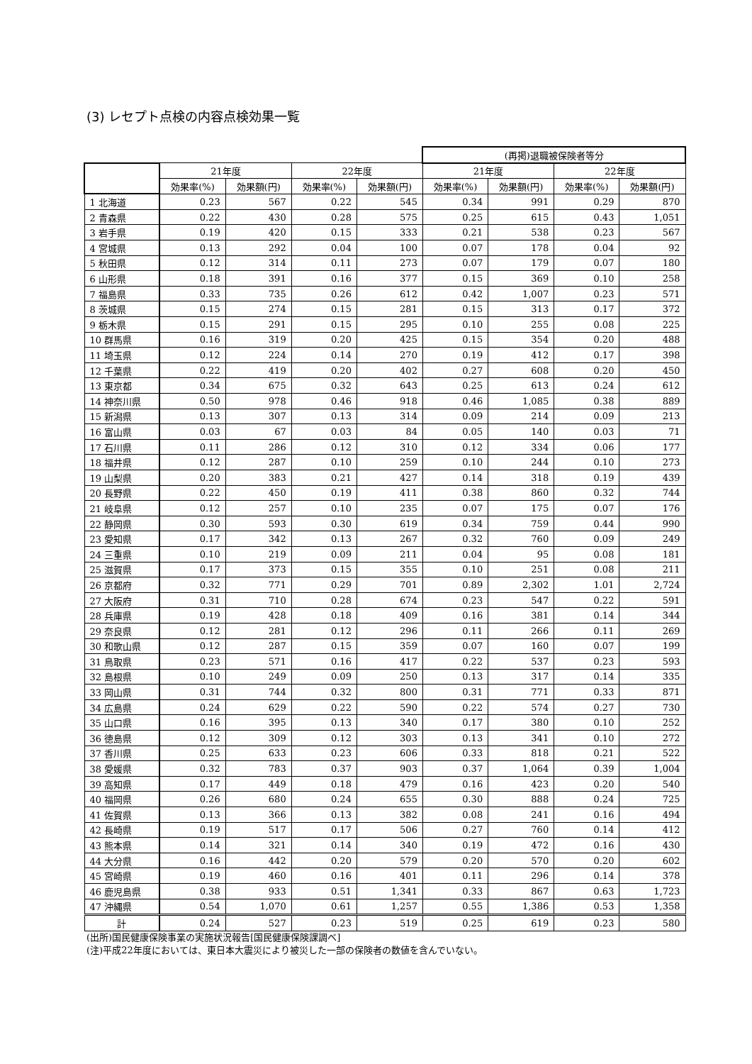(3) レセプト点検の内容点検効果一覧
| | | | | | (再掲)退職被保険者等分 | | | |
| --- | --- | --- | --- | --- | --- | --- | --- | --- |
| | 21年度 | | 22年度 | | 21年度 | | 22年度 | |
| | 効果率(%) | 効果額(円) | 効果率(%) | 効果額(円) | 効果率(%) | 効果額(円) | 効果率(%) | 効果額(円) |
| 1 北海道 | 0.23 | 567 | 0.22 | 545 | 0.34 | 991 | 0.29 | 870 |
| 2 青森県 | 0.22 | 430 | 0.28 | 575 | 0.25 | 615 | 0.43 | 1,051 |
| 3 岩手県 | 0.19 | 420 | 0.15 | 333 | 0.21 | 538 | 0.23 | 567 |
| 4 宮城県 | 0.13 | 292 | 0.04 | 100 | 0.07 | 178 | 0.04 | 92 |
| 5 秋田県 | 0.12 | 314 | 0.11 | 273 | 0.07 | 179 | 0.07 | 180 |
| 6 山形県 | 0.18 | 391 | 0.16 | 377 | 0.15 | 369 | 0.10 | 258 |
| 7 福島県 | 0.33 | 735 | 0.26 | 612 | 0.42 | 1,007 | 0.23 | 571 |
| 8 茨城県 | 0.15 | 274 | 0.15 | 281 | 0.15 | 313 | 0.17 | 372 |
| 9 栃木県 | 0.15 | 291 | 0.15 | 295 | 0.10 | 255 | 0.08 | 225 |
| 10 群馬県 | 0.16 | 319 | 0.20 | 425 | 0.15 | 354 | 0.20 | 488 |
| 11 埼玉県 | 0.12 | 224 | 0.14 | 270 | 0.19 | 412 | 0.17 | 398 |
| 12 千葉県 | 0.22 | 419 | 0.20 | 402 | 0.27 | 608 | 0.20 | 450 |
| 13 東京都 | 0.34 | 675 | 0.32 | 643 | 0.25 | 613 | 0.24 | 612 |
| 14 神奈川県 | 0.50 | 978 | 0.46 | 918 | 0.46 | 1,085 | 0.38 | 889 |
| 15 新潟県 | 0.13 | 307 | 0.13 | 314 | 0.09 | 214 | 0.09 | 213 |
| 16 富山県 | 0.03 | 67 | 0.03 | 84 | 0.05 | 140 | 0.03 | 71 |
| 17 石川県 | 0.11 | 286 | 0.12 | 310 | 0.12 | 334 | 0.06 | 177 |
| 18 福井県 | 0.12 | 287 | 0.10 | 259 | 0.10 | 244 | 0.10 | 273 |
| 19 山梨県 | 0.20 | 383 | 0.21 | 427 | 0.14 | 318 | 0.19 | 439 |
| 20 長野県 | 0.22 | 450 | 0.19 | 411 | 0.38 | 860 | 0.32 | 744 |
| 21 岐阜県 | 0.12 | 257 | 0.10 | 235 | 0.07 | 175 | 0.07 | 176 |
| 22 静岡県 | 0.30 | 593 | 0.30 | 619 | 0.34 | 759 | 0.44 | 990 |
| 23 愛知県 | 0.17 | 342 | 0.13 | 267 | 0.32 | 760 | 0.09 | 249 |
| 24 三重県 | 0.10 | 219 | 0.09 | 211 | 0.04 | 95 | 0.08 | 181 |
| 25 滋賀県 | 0.17 | 373 | 0.15 | 355 | 0.10 | 251 | 0.08 | 211 |
| 26 京都府 | 0.32 | 771 | 0.29 | 701 | 0.89 | 2,302 | 1.01 | 2,724 |
| 27 大阪府 | 0.31 | 710 | 0.28 | 674 | 0.23 | 547 | 0.22 | 591 |
| 28 兵庫県 | 0.19 | 428 | 0.18 | 409 | 0.16 | 381 | 0.14 | 344 |
| 29 奈良県 | 0.12 | 281 | 0.12 | 296 | 0.11 | 266 | 0.11 | 269 |
| 30 和歌山県 | 0.12 | 287 | 0.15 | 359 | 0.07 | 160 | 0.07 | 199 |
| 31 鳥取県 | 0.23 | 571 | 0.16 | 417 | 0.22 | 537 | 0.23 | 593 |
| 32 島根県 | 0.10 | 249 | 0.09 | 250 | 0.13 | 317 | 0.14 | 335 |
| 33 岡山県 | 0.31 | 744 | 0.32 | 800 | 0.31 | 771 | 0.33 | 871 |
| 34 広島県 | 0.24 | 629 | 0.22 | 590 | 0.22 | 574 | 0.27 | 730 |
| 35 山口県 | 0.16 | 395 | 0.13 | 340 | 0.17 | 380 | 0.10 | 252 |
| 36 徳島県 | 0.12 | 309 | 0.12 | 303 | 0.13 | 341 | 0.10 | 272 |
| 37 香川県 | 0.25 | 633 | 0.23 | 606 | 0.33 | 818 | 0.21 | 522 |
| 38 愛媛県 | 0.32 | 783 | 0.37 | 903 | 0.37 | 1,064 | 0.39 | 1,004 |
| 39 高知県 | 0.17 | 449 | 0.18 | 479 | 0.16 | 423 | 0.20 | 540 |
| 40 福岡県 | 0.26 | 680 | 0.24 | 655 | 0.30 | 888 | 0.24 | 725 |
| 41 佐賀県 | 0.13 | 366 | 0.13 | 382 | 0.08 | 241 | 0.16 | 494 |
| 42 長崎県 | 0.19 | 517 | 0.17 | 506 | 0.27 | 760 | 0.14 | 412 |
| 43 熊本県 | 0.14 | 321 | 0.14 | 340 | 0.19 | 472 | 0.16 | 430 |
| 44 大分県 | 0.16 | 442 | 0.20 | 579 | 0.20 | 570 | 0.20 | 602 |
| 45 宮崎県 | 0.19 | 460 | 0.16 | 401 | 0.11 | 296 | 0.14 | 378 |
| 46 鹿児島県 | 0.38 | 933 | 0.51 | 1,341 | 0.33 | 867 | 0.63 | 1,723 |
| 47 沖縄県 | 0.54 | 1,070 | 0.61 | 1,257 | 0.55 | 1,386 | 0.53 | 1,358 |
| 計 | 0.24 | 527 | 0.23 | 519 | 0.25 | 619 | 0.23 | 580 |
(出所)国民健康保険事業の実施状況報告[国民健康保険課調べ]
(注)平成22年度においては、東日本大震災により被災した一部の保険者の数値を含んでいない。